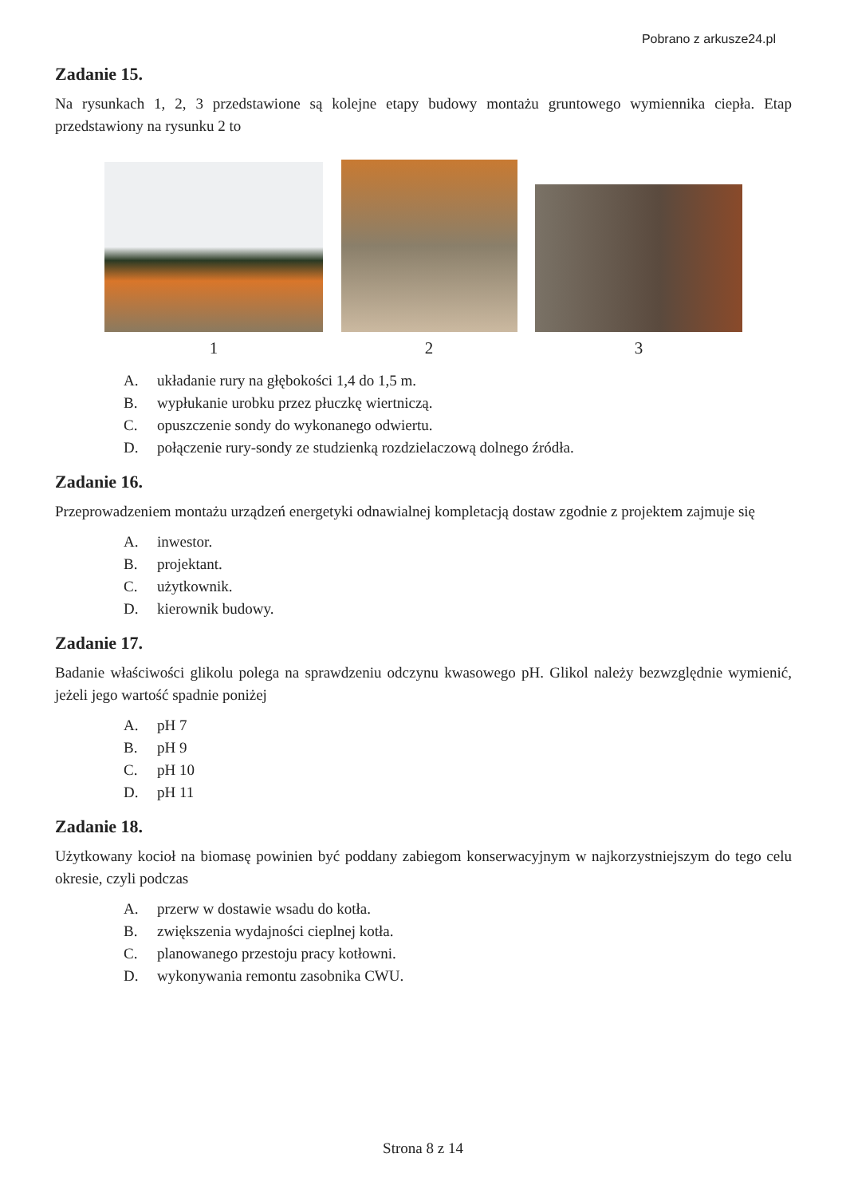Pobrano z arkusze24.pl
Zadanie 15.
Na rysunkach 1, 2, 3 przedstawione są kolejne etapy budowy montażu gruntowego wymiennika ciepła. Etap przedstawiony na rysunku 2 to
1
2
3
A. układanie rury na głębokości 1,4 do 1,5 m.
B. wypłukanie urobku przez płuczkę wiertniczą.
C. opuszczenie sondy do wykonanego odwiertu.
D. połączenie rury-sondy ze studzienką rozdzielaczową dolnego źródła.
Zadanie 16.
Przeprowadzeniem montażu urządzeń energetyki odnawialnej kompletacją dostaw zgodnie z projektem zajmuje się
A. inwestor.
B. projektant.
C. użytkownik.
D. kierownik budowy.
Zadanie 17.
Badanie właściwości glikolu polega na sprawdzeniu odczynu kwasowego pH. Glikol należy bezwzględnie wymienić, jeżeli jego wartość spadnie poniżej
A. pH 7
B. pH 9
C. pH 10
D. pH 11
Zadanie 18.
Użytkowany kocioł na biomasę powinien być poddany zabiegom konserwacyjnym w najkorzystniejszym do tego celu okresie, czyli podczas
A. przerw w dostawie wsadu do kotła.
B. zwiększenia wydajności cieplnej kotła.
C. planowanego przestoju pracy kotłowni.
D. wykonywania remontu zasobnika CWU.
Strona 8 z 14